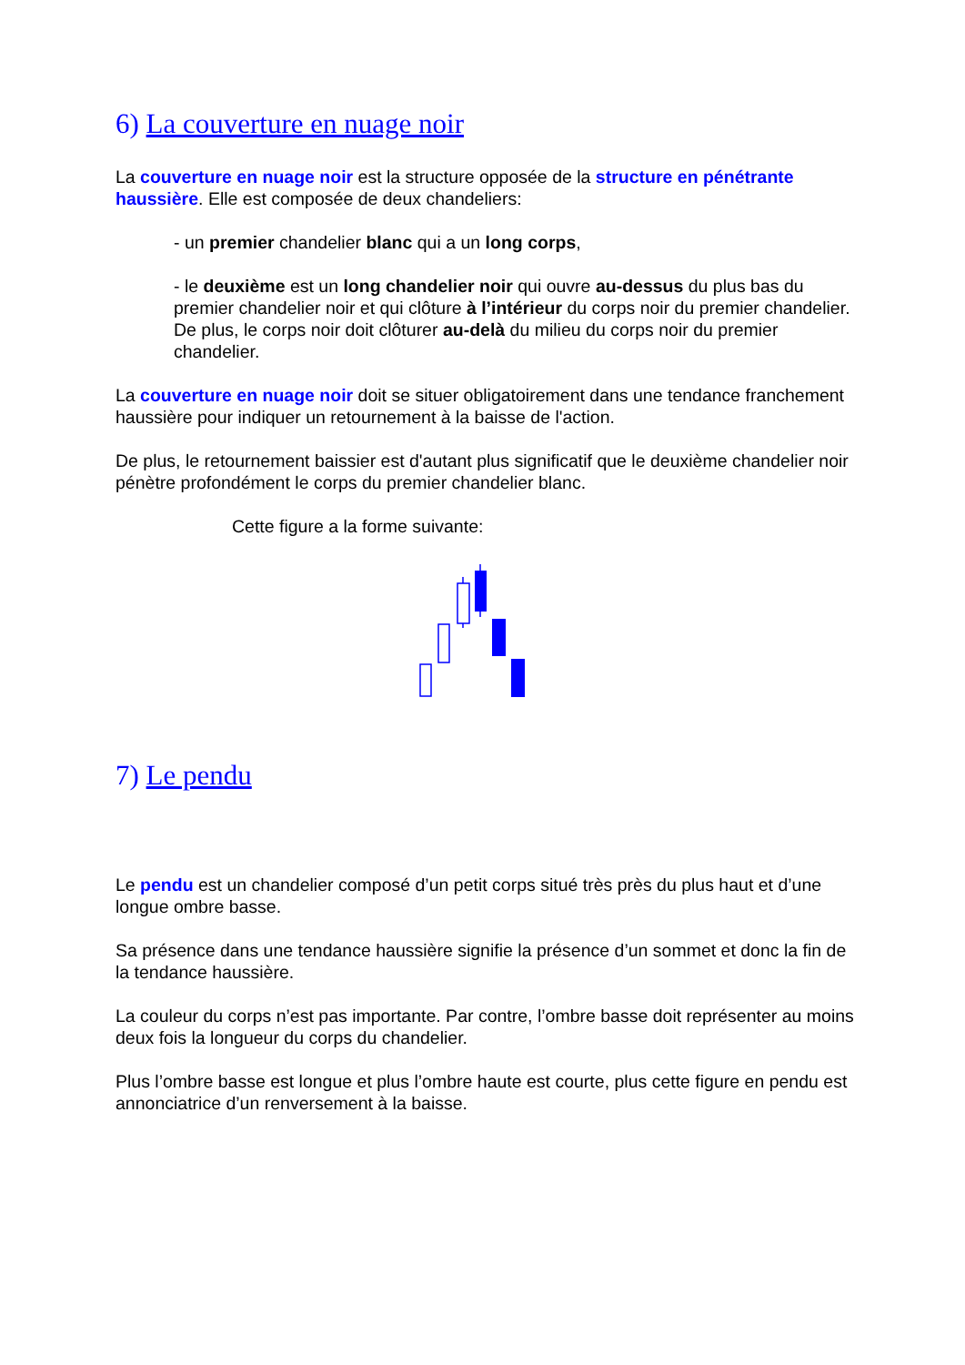6) La couverture en nuage noir
La couverture en nuage noir est la structure opposée de la structure en pénétrante haussière. Elle est composée de deux chandeliers:
- un premier chandelier blanc qui a un long corps,
- le deuxième est un long chandelier noir qui ouvre au-dessus du plus bas du premier chandelier noir et qui clôture à l’intérieur du corps noir du premier chandelier. De plus, le corps noir doit clôturer au-delà du milieu du corps noir du premier chandelier.
La couverture en nuage noir doit se situer obligatoirement dans une tendance franchement haussière pour indiquer un retournement à la baisse de l'action.
De plus, le retournement baissier est d'autant plus significatif que le deuxième chandelier noir pénètre profondément le corps du premier chandelier blanc.
Cette figure a la forme suivante:
7) Le pendu
Le pendu est un chandelier composé d’un petit corps situé très près du plus haut et d’une longue ombre basse.
Sa présence dans une tendance haussière signifie la présence d’un sommet et donc la fin de la tendance haussière.
La couleur du corps n’est pas importante. Par contre, l’ombre basse doit représenter au moins deux fois la longueur du corps du chandelier.
Plus l’ombre basse est longue et plus l’ombre haute est courte, plus cette figure en pendu est annonciatrice d’un renversement à la baisse.